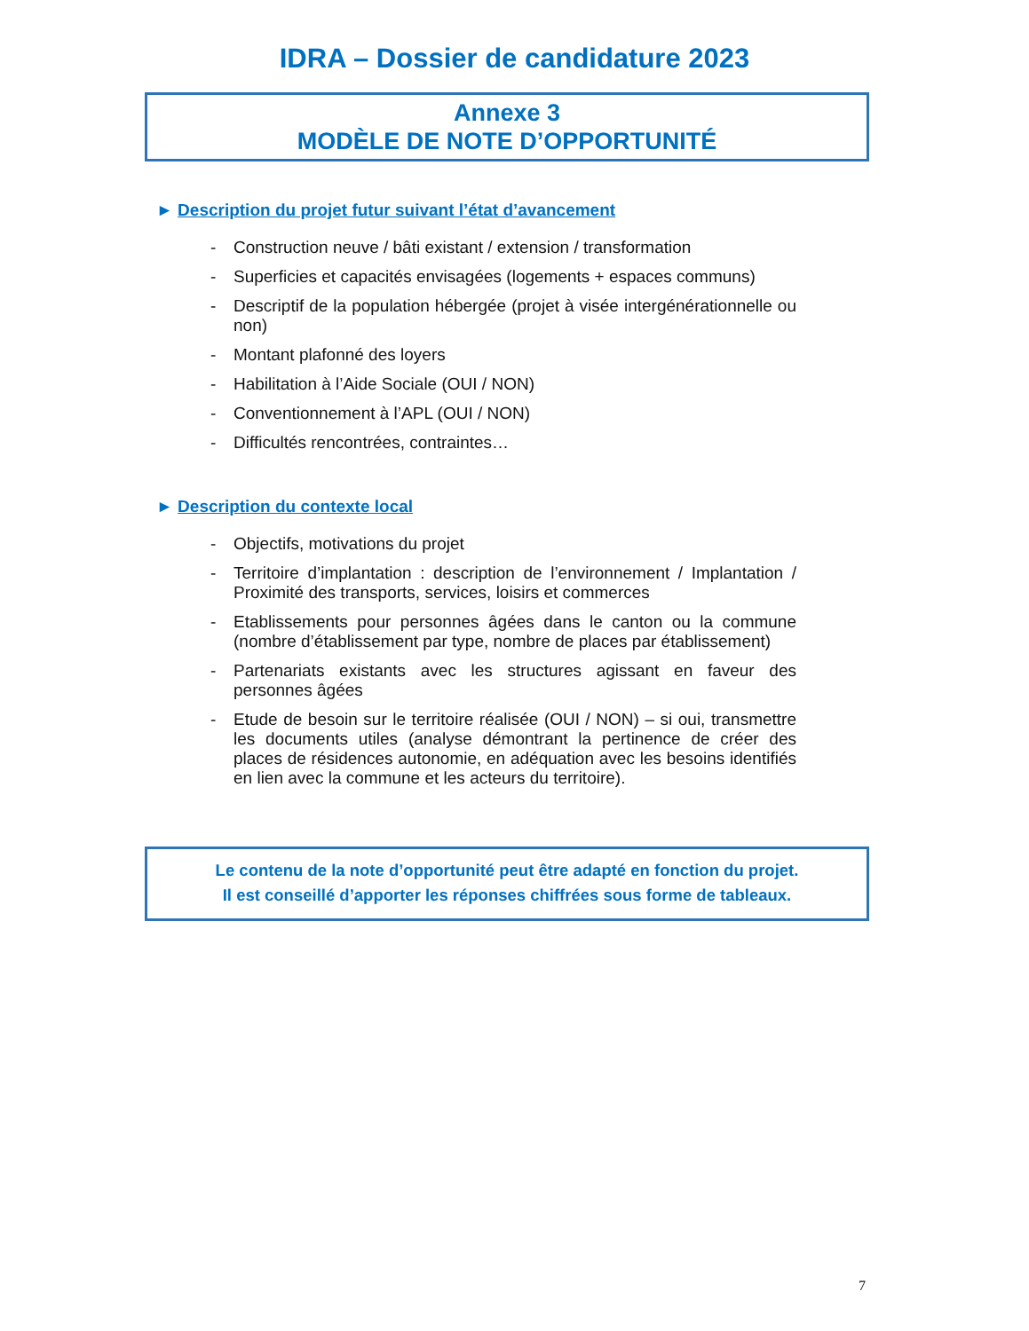IDRA – Dossier de candidature 2023
Annexe 3
MODÈLE DE NOTE D’OPPORTUNITÉ
► Description du projet futur suivant l’état d’avancement
- Construction neuve / bâti existant / extension / transformation
- Superficies et capacités envisagées (logements + espaces communs)
- Descriptif de la population hébergée (projet à visée intergénérationnelle ou non)
- Montant plafonné des loyers
- Habilitation à l’Aide Sociale (OUI / NON)
- Conventionnement à l’APL (OUI / NON)
- Difficultés rencontrées, contraintes…
► Description du contexte local
- Objectifs, motivations du projet
- Territoire d’implantation : description de l’environnement / Implantation / Proximité des transports, services, loisirs et commerces
- Etablissements pour personnes âgées dans le canton ou la commune (nombre d’établissement par type, nombre de places par établissement)
- Partenariats existants avec les structures agissant en faveur des personnes âgées
- Etude de besoin sur le territoire réalisée (OUI / NON) – si oui, transmettre les documents utiles (analyse démontrant la pertinence de créer des places de résidences autonomie, en adéquation avec les besoins identifiés en lien avec la commune et les acteurs du territoire).
Le contenu de la note d’opportunité peut être adapté en fonction du projet.
Il est conseillé d’apporter les réponses chiffrées sous forme de tableaux.
7